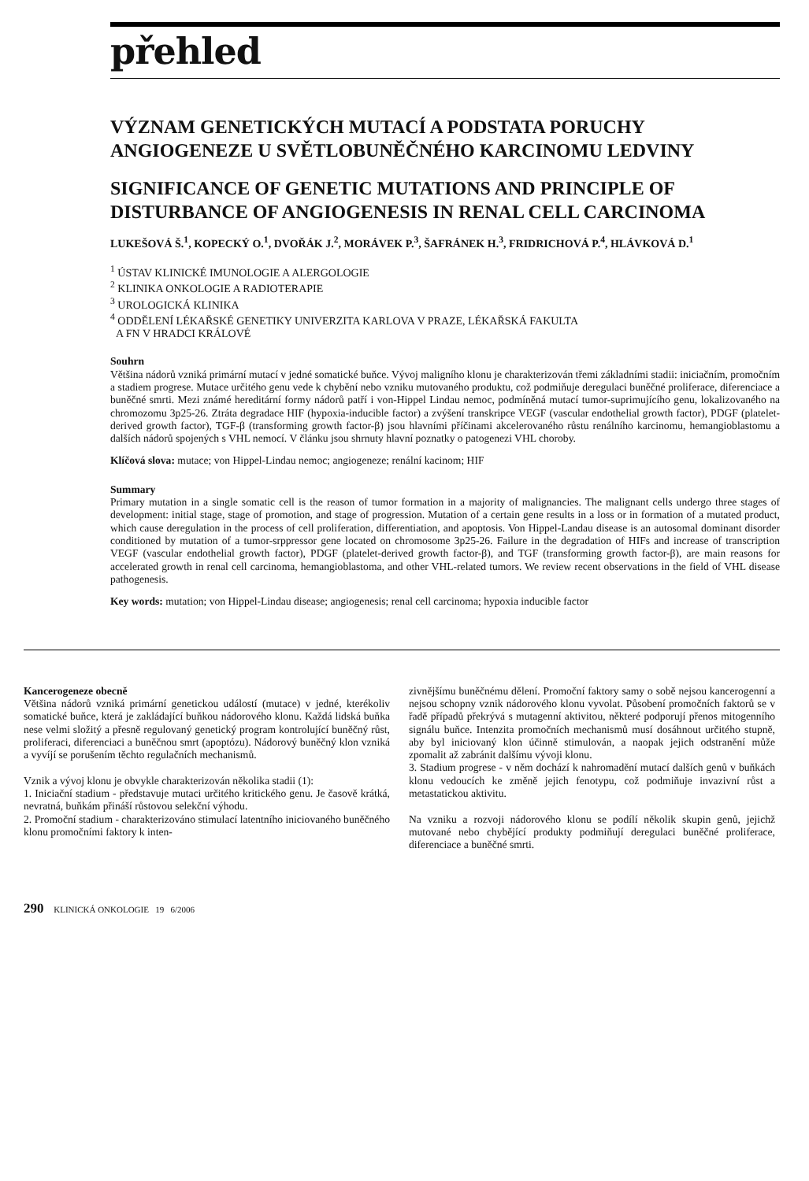přehled
VÝZNAM GENETICKÝCH MUTACÍ A PODSTATA PORUCHY ANGIOGENEZE U SVĚTLOBUNĚČNÉHO KARCINOMU LEDVINY
SIGNIFICANCE OF GENETIC MUTATIONS AND PRINCIPLE OF DISTURBANCE OF ANGIOGENESIS IN RENAL CELL CARCINOMA
LUKEŠOVÁ Š.<sup>1</sup>, KOPECKÝ O.<sup>1</sup>, DVOŘÁK J.<sup>2</sup>, MORÁVEK P.<sup>3</sup>, ŠAFRÁNEK H.<sup>3</sup>, FRIDRICHOVÁ P.<sup>4</sup>, HLÁVKOVÁ D.<sup>1</sup>
<sup>1</sup> ÚSTAV KLINICKÉ IMUNOLOGIE A ALERGOLOGIE
<sup>2</sup> KLINIKA ONKOLOGIE A RADIOTERAPIE
<sup>3</sup> UROLOGICKÁ KLINIKA
<sup>4</sup> ODDĚLENÍ LÉKAŘSKÉ GENETIKY UNIVERZITA KARLOVA V PRAZE, LÉKAŘSKÁ FAKULTA
A FN V HRADCI KRÁLOVÉ
Souhrn
Většina nádorů vzniká primární mutací v jedné somatické buňce. Vývoj maligního klonu je charakterizován třemi základními stadii: iniciačním, promočním a stadiem progrese. Mutace určitého genu vede k chybění nebo vzniku mutovaného produktu, což podmiňuje deregulaci buněčné proliferace, diferenciace a buněčné smrti. Mezi známé hereditární formy nádorů patří i von-Hippel Lindau nemoc, podmíněná mutací tumor-suprimujícího genu, lokalizovaného na chromozomu 3p25-26. Ztráta degradace HIF (hypoxia-inducible factor) a zvýšení transkripce VEGF (vascular endothelial growth factor), PDGF (platelet-derived growth factor), TGF-β (transforming growth factor-β) jsou hlavními příčinami akcelerovaného růstu renálního karcinomu, hemangioblastomu a dalších nádorů spojených s VHL nemocí. V článku jsou shrnuty hlavní poznatky o patogenezi VHL choroby.
Klíčová slova: mutace; von Hippel-Lindau nemoc; angiogeneze; renální kacinom; HIF
Summary
Primary mutation in a single somatic cell is the reason of tumor formation in a majority of malignancies. The malignant cells undergo three stages of development: initial stage, stage of promotion, and stage of progression. Mutation of a certain gene results in a loss or in formation of a mutated product, which cause deregulation in the process of cell proliferation, differentiation, and apoptosis. Von Hippel-Landau disease is an autosomal dominant disorder conditioned by mutation of a tumor-srppressor gene located on chromosome 3p25-26. Failure in the degradation of HIFs and increase of transcription VEGF (vascular endothelial growth factor), PDGF (platelet-derived growth factor-β), and TGF (transforming growth factor-β), are main reasons for accelerated growth in renal cell carcinoma, hemangioblastoma, and other VHL-related tumors. We review recent observations in the field of VHL disease pathogenesis.
Key words: mutation; von Hippel-Lindau disease; angiogenesis; renal cell carcinoma; hypoxia inducible factor
Kancerogeneze obecně
Většina nádorů vzniká primární genetickou událostí (mutace) v jedné, kterékoliv somatické buňce, která je zakládající buňkou nádorového klonu. Každá lidská buňka nese velmi složitý a přesně regulovaný genetický program kontrolující buněčný růst, proliferaci, diferenciaci a buněčnou smrt (apoptózu). Nádorový buněčný klon vzniká a vyvíjí se porušením těchto regulačních mechanismů.
Vznik a vývoj klonu je obvykle charakterizován několika stadii (1):
1. Iniciační stadium - představuje mutaci určitého kritického genu. Je časově krátká, nevratná, buňkám přináší růstovou selekční výhodu.
2. Promoční stadium - charakterizováno stimulací latentního iniciovaného buněčného klonu promočními faktory k inten-
zivnějšímu buněčnému dělení. Promoční faktory samy o sobě nejsou kancerogenní a nejsou schopny vznik nádorového klonu vyvolat. Působení promočních faktorů se v řadě případů překrývá s mutagenní aktivitou, některé podporují přenos mitogenního signálu buňce. Intenzita promočních mechanismů musí dosáhnout určitého stupně, aby byl iniciovaný klon účinně stimulován, a naopak jejich odstranění může zpomalit až zabránit dalšímu vývoji klonu.
3. Stadium progrese - v něm dochází k nahromadění mutací dalších genů v buňkách klonu vedoucích ke změně jejich fenotypu, což podmiňuje invazivní růst a metastatickou aktivitu.
Na vzniku a rozvoji nádorového klonu se podílí několik skupin genů, jejichž mutované nebo chybějící produkty podmiňují deregulaci buněčné proliferace, diferenciace a buněčné smrti.
290 KLINICKÁ ONKOLOGIE 19 6/2006